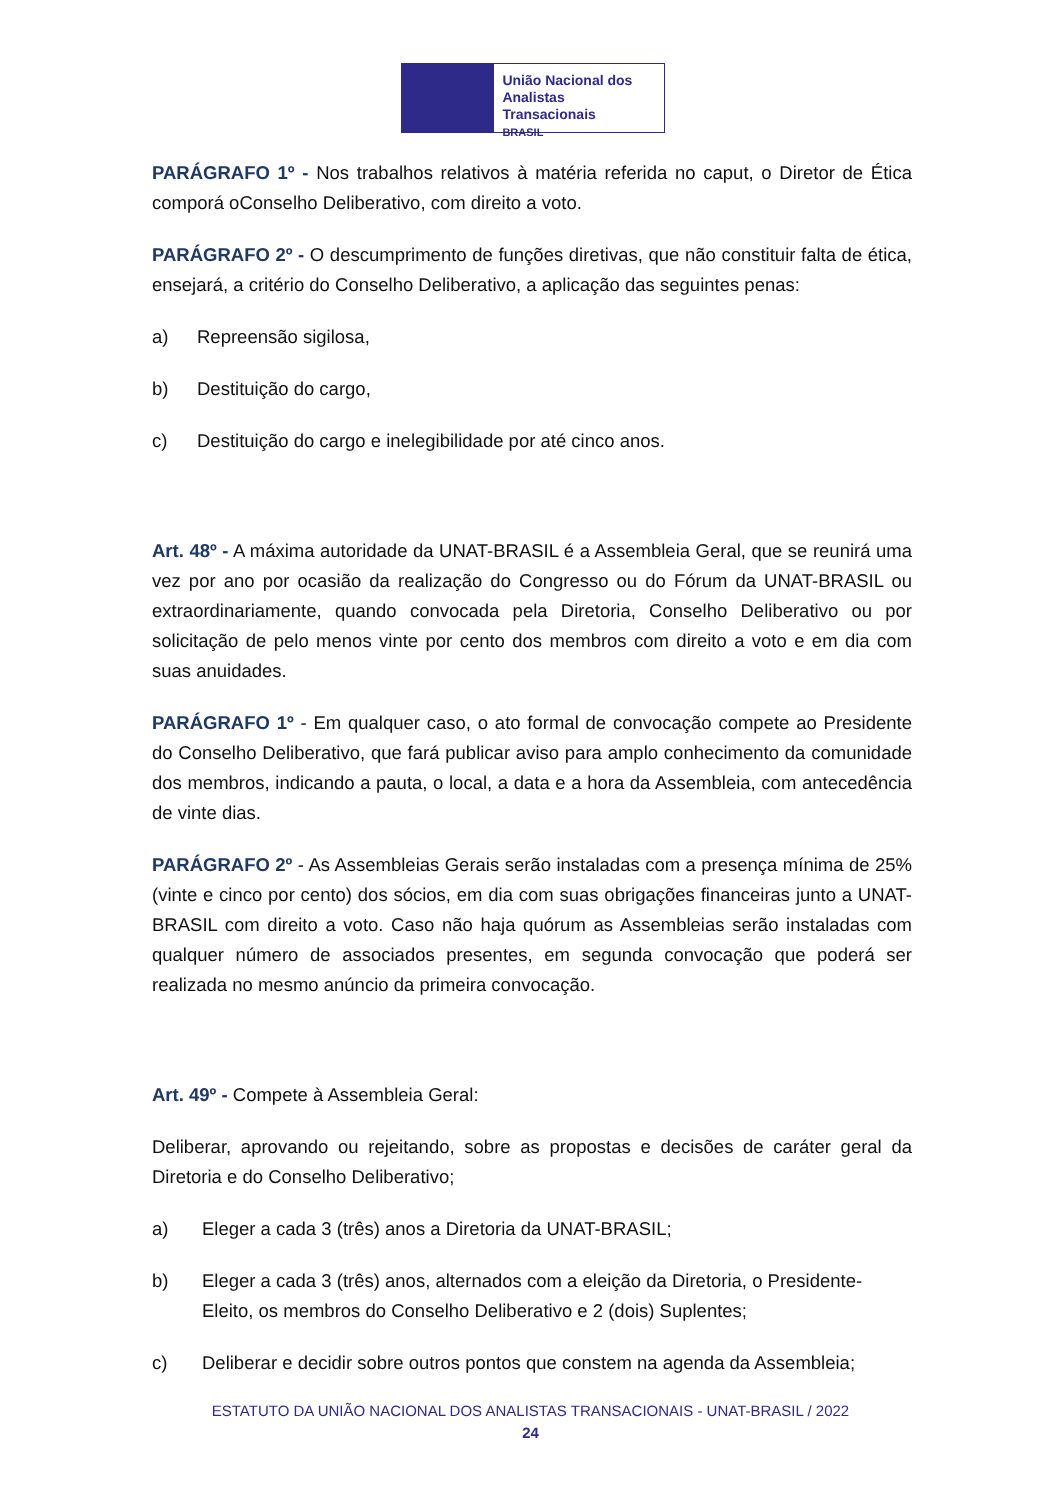União Nacional dos
Analistas Transacionais
BRASIL
PARÁGRAFO 1º - Nos trabalhos relativos à matéria referida no caput, o Diretor de Ética comporá oConselho Deliberativo, com direito a voto.
PARÁGRAFO 2º - O descumprimento de funções diretivas, que não constituir falta de ética, ensejará, a critério do Conselho Deliberativo, a aplicação das seguintes penas:
a) Repreensão sigilosa,
b) Destituição do cargo,
c) Destituição do cargo e inelegibilidade por até cinco anos.
Art. 48º - A máxima autoridade da UNAT-BRASIL é a Assembleia Geral, que se reunirá uma vez por ano por ocasião da realização do Congresso ou do Fórum da UNAT-BRASIL ou extraordinariamente, quando convocada pela Diretoria, Conselho Deliberativo ou por solicitação de pelo menos vinte por cento dos membros com direito a voto e em dia com suas anuidades.
PARÁGRAFO 1º - Em qualquer caso, o ato formal de convocação compete ao Presidente do Conselho Deliberativo, que fará publicar aviso para amplo conhecimento da comunidade dos membros, indicando a pauta, o local, a data e a hora da Assembleia, com antecedência de vinte dias.
PARÁGRAFO 2º - As Assembleias Gerais serão instaladas com a presença mínima de 25% (vinte e cinco por cento) dos sócios, em dia com suas obrigações financeiras junto a UNAT-BRASIL com direito a voto. Caso não haja quórum as Assembleias serão instaladas com qualquer número de associados presentes, em segunda convocação que poderá ser realizada no mesmo anúncio da primeira convocação.
Art. 49º - Compete à Assembleia Geral:
Deliberar, aprovando ou rejeitando, sobre as propostas e decisões de caráter geral da Diretoria e do Conselho Deliberativo;
a) Eleger a cada 3 (três) anos a Diretoria da UNAT-BRASIL;
b) Eleger a cada 3 (três) anos, alternados com a eleição da Diretoria, o Presidente-Eleito, os membros do Conselho Deliberativo e 2 (dois) Suplentes;
c) Deliberar e decidir sobre outros pontos que constem na agenda da Assembleia;
ESTATUTO DA UNIÃO NACIONAL DOS ANALISTAS TRANSACIONAIS - UNAT-BRASIL / 2022
24